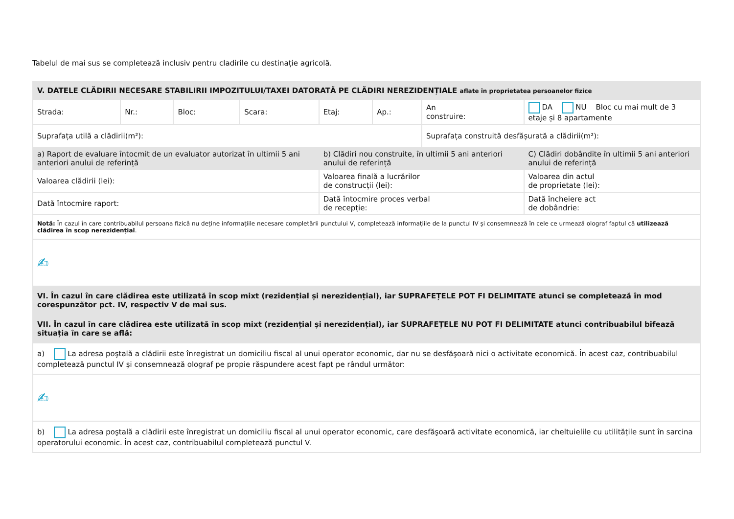Tabelul de mai sus se completează inclusiv pentru cladirile cu destinație agricolă.
| V. DATELE CLĂDIRII NECESARE STABILIRII IMPOZITULUI/TAXEI DATORATĂ PE CLĂDIRI NEREZIDENȚIALE aflate în proprietatea persoanelor fizice | | | | | | | |
| Strada: | Nr.: | Bloc: | Scara: | Etaj: | Ap.: | An construire: | DA NU Bloc cu mai mult de 3 etaje și 8 apartamente |
| Suprafața utilă a clădirii(m²): | | | | | | Suprafața construită desfășurată a clădirii(m²): | |
| a) Raport de evaluare întocmit de un evaluator autorizat în ultimii 5 ani anteriori anului de referință | | | | b) Clădiri nou construite, în ultimii 5 ani anteriori anului de referință | | | C) Clădiri dobândite în ultimii 5 ani anteriori anului de referință |
| Valoarea clădirii (lei): | | | | Valoarea finală a lucrărilor de construcții (lei): | | | Valoarea din actul de proprietate (lei): |
| Dată întocmire raport: | | | | Dată întocmire proces verbal de recepție: | | | Dată încheiere act de dobândrie: |
| Notă: În cazul în care contribuabilul persoana fizică nu deține informațiile necesare completării punctului V, completează informațiile de la punctul IV și consemnează în cele ce urmează olograf faptul că utilizează clădirea în scop nerezidențial . | | | | | | | |
| ✍ | | | | | | | |
| VI. În cazul în care clădirea este utilizată în scop mixt (rezidențial și nerezidențial), iar SUPRAFEȚELE POT FI DELIMITATE atunci se completează în mod corespunzător pct. IV, respectiv V de mai sus. | | | | | | | |
| VII. În cazul în care clădirea este utilizată în scop mixt (rezidențial și nerezidențial), iar SUPRAFEȚELE NU POT FI DELIMITATE atunci contribuabilul bifează situația în care se află: | | | | | | | |
| a) La adresa poştală a clădirii este înregistrat un domiciliu fiscal al unui operator economic, dar nu se desfăşoară nici o activitate economică. În acest caz, contribuabilul completează punctul IV și consemnează olograf pe propie răspundere acest fapt pe rândul următor: | | | | | | | |
| ✍ | | | | | | | |
| b) La adresa poştală a clădirii este înregistrat un domiciliu fiscal al unui operator economic, care desfăşoară activitate economică, iar cheltuielile cu utilitățile sunt în sarcina operatorului economic. În acest caz, contribuabilul completează punctul V. | | | | | | | |